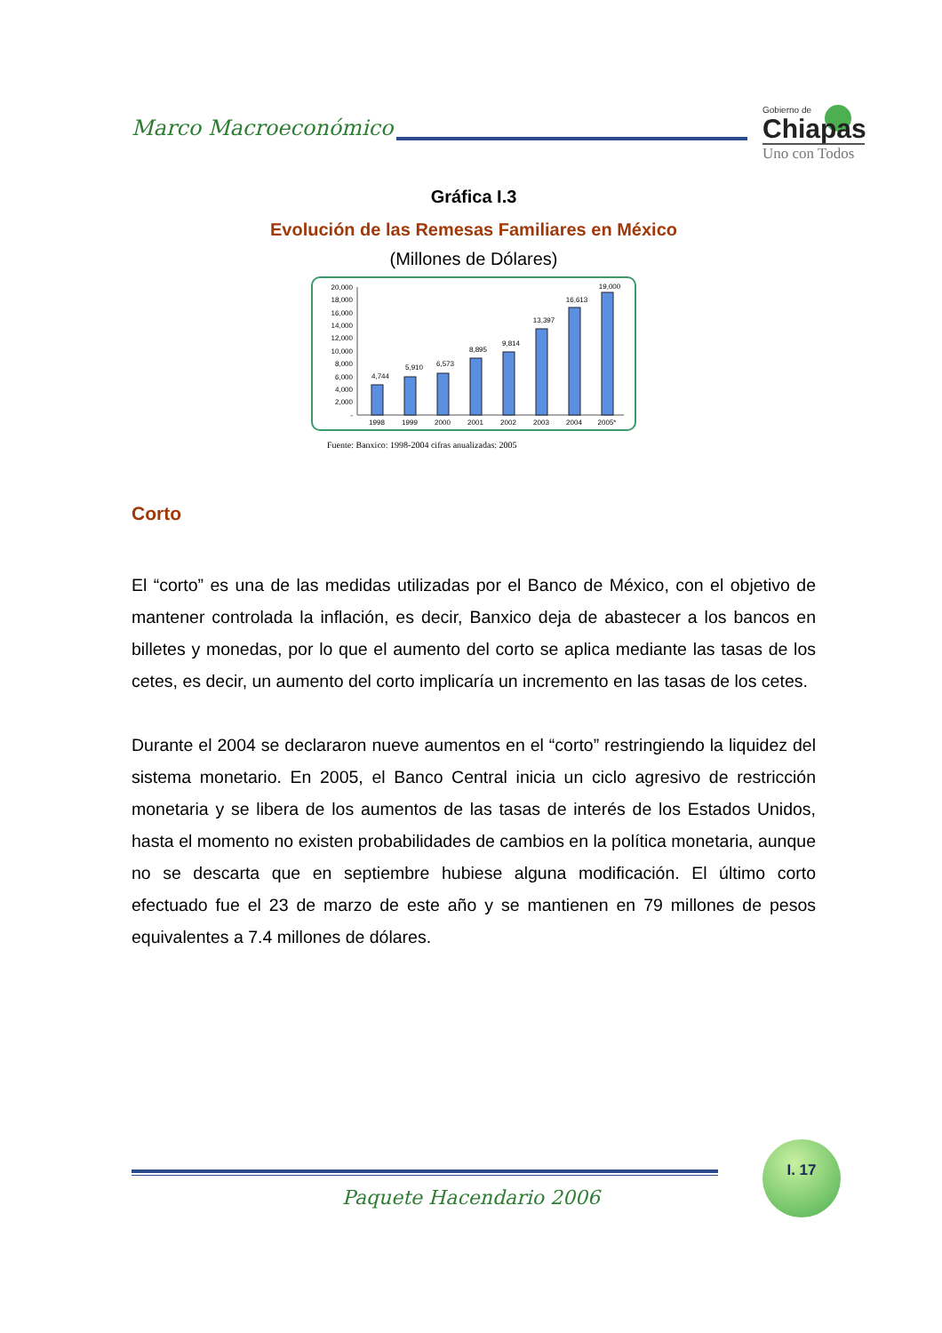Marco Macroeconómico
Gobierno de
Chiapas
Uno con Todos
Gráfica I.3
Evolución de las Remesas Familiares en México
(Millones de Dólares)
20,000
18,000
16,000
14,000
12,000
10,000
8,000
6,000
4,000
2,000
-
4,744
5,910
6,573
8,895
9,814
13,397
16,613
19,000
1998
1999
2000
2001
2002
2003
2004
2005*
Fuente: Banxico: 1998-2004 cifras anualizadas: 2005
Corto
El “corto” es una de las medidas utilizadas por el Banco de México, con el objetivo de mantener controlada la inflación, es decir, Banxico deja de abastecer a los bancos en billetes y monedas, por lo que el aumento del corto se aplica mediante las tasas de los cetes, es decir, un aumento del corto implicaría un incremento en las tasas de los cetes.
Durante el 2004 se declararon nueve aumentos en el “corto” restringiendo la liquidez del sistema monetario. En 2005, el Banco Central inicia un ciclo agresivo de restricción monetaria y se libera de los aumentos de las tasas de interés de los Estados Unidos, hasta el momento no existen probabilidades de cambios en la política monetaria, aunque no se descarta que en septiembre hubiese alguna modificación. El último corto efectuado fue el 23 de marzo de este año y se mantienen en 79 millones de pesos equivalentes a 7.4 millones de dólares.
I. 17
Paquete Hacendario 2006